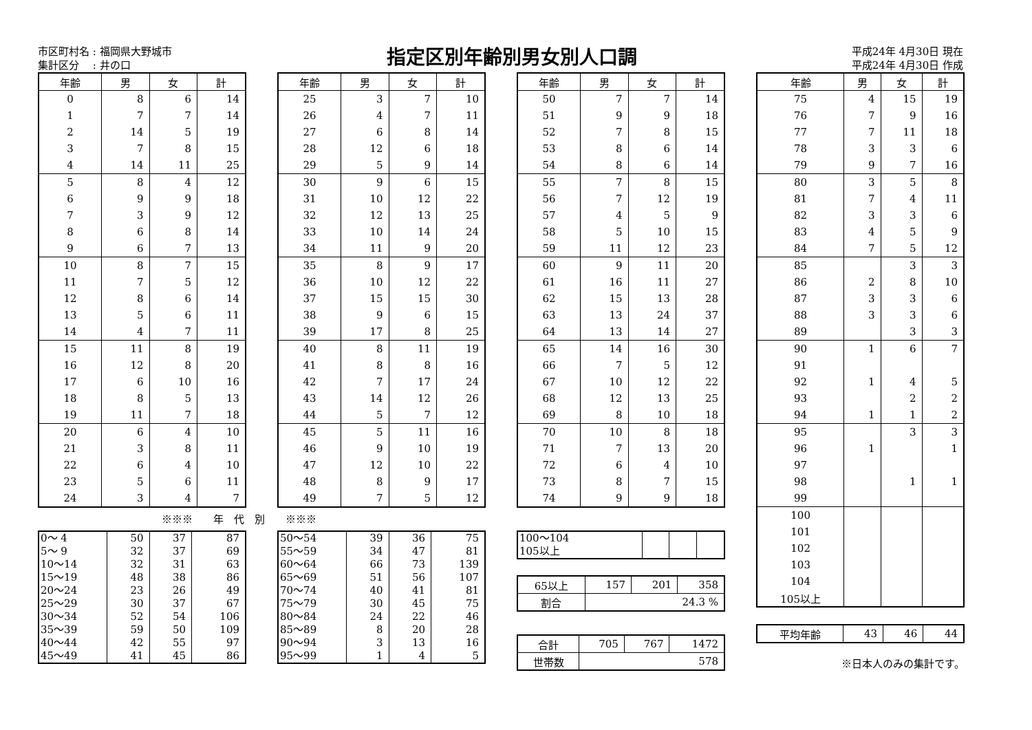市区町村名 : 福岡県大野城市
集計区分　 : 井の口
指定区別年齢別男女別人口調
平成24年 4月30日 現在
平成24年 4月30日 作成
| 年齢 | 男 | 女 | 計 |
| --- | --- | --- | --- |
| 0 | 8 | 6 | 14 |
| 1 | 7 | 7 | 14 |
| 2 | 14 | 5 | 19 |
| 3 | 7 | 8 | 15 |
| 4 | 14 | 11 | 25 |
| 5 | 8 | 4 | 12 |
| 6 | 9 | 9 | 18 |
| 7 | 3 | 9 | 12 |
| 8 | 6 | 8 | 14 |
| 9 | 6 | 7 | 13 |
| 10 | 8 | 7 | 15 |
| 11 | 7 | 5 | 12 |
| 12 | 8 | 6 | 14 |
| 13 | 5 | 6 | 11 |
| 14 | 4 | 7 | 11 |
| 15 | 11 | 8 | 19 |
| 16 | 12 | 8 | 20 |
| 17 | 6 | 10 | 16 |
| 18 | 8 | 5 | 13 |
| 19 | 11 | 7 | 18 |
| 20 | 6 | 4 | 10 |
| 21 | 3 | 8 | 11 |
| 22 | 6 | 4 | 10 |
| 23 | 5 | 6 | 11 |
| 24 | 3 | 4 | 7 |
※※※　　年　代　別　　※※※
| 0～ 4 | 50 | 37 | 87 |
| 5～ 9 | 32 | 37 | 69 |
| 10～14 | 32 | 31 | 63 |
| 15～19 | 48 | 38 | 86 |
| 20～24 | 23 | 26 | 49 |
| 25～29 | 30 | 37 | 67 |
| 30～34 | 52 | 54 | 106 |
| 35～39 | 59 | 50 | 109 |
| 40～44 | 42 | 55 | 97 |
| 45～49 | 41 | 45 | 86 |
| 年齢 | 男 | 女 | 計 |
| --- | --- | --- | --- |
| 25 | 3 | 7 | 10 |
| 26 | 4 | 7 | 11 |
| 27 | 6 | 8 | 14 |
| 28 | 12 | 6 | 18 |
| 29 | 5 | 9 | 14 |
| 30 | 9 | 6 | 15 |
| 31 | 10 | 12 | 22 |
| 32 | 12 | 13 | 25 |
| 33 | 10 | 14 | 24 |
| 34 | 11 | 9 | 20 |
| 35 | 8 | 9 | 17 |
| 36 | 10 | 12 | 22 |
| 37 | 15 | 15 | 30 |
| 38 | 9 | 6 | 15 |
| 39 | 17 | 8 | 25 |
| 40 | 8 | 11 | 19 |
| 41 | 8 | 8 | 16 |
| 42 | 7 | 17 | 24 |
| 43 | 14 | 12 | 26 |
| 44 | 5 | 7 | 12 |
| 45 | 5 | 11 | 16 |
| 46 | 9 | 10 | 19 |
| 47 | 12 | 10 | 22 |
| 48 | 8 | 9 | 17 |
| 49 | 7 | 5 | 12 |
| 50～54 | 39 | 36 | 75 |
| 55～59 | 34 | 47 | 81 |
| 60～64 | 66 | 73 | 139 |
| 65～69 | 51 | 56 | 107 |
| 70～74 | 40 | 41 | 81 |
| 75～79 | 30 | 45 | 75 |
| 80～84 | 24 | 22 | 46 |
| 85～89 | 8 | 20 | 28 |
| 90～94 | 3 | 13 | 16 |
| 95～99 | 1 | 4 | 5 |
| 年齢 | 男 | 女 | 計 |
| --- | --- | --- | --- |
| 50 | 7 | 7 | 14 |
| 51 | 9 | 9 | 18 |
| 52 | 7 | 8 | 15 |
| 53 | 8 | 6 | 14 |
| 54 | 8 | 6 | 14 |
| 55 | 7 | 8 | 15 |
| 56 | 7 | 12 | 19 |
| 57 | 4 | 5 | 9 |
| 58 | 5 | 10 | 15 |
| 59 | 11 | 12 | 23 |
| 60 | 9 | 11 | 20 |
| 61 | 16 | 11 | 27 |
| 62 | 15 | 13 | 28 |
| 63 | 13 | 24 | 37 |
| 64 | 13 | 14 | 27 |
| 65 | 14 | 16 | 30 |
| 66 | 7 | 5 | 12 |
| 67 | 10 | 12 | 22 |
| 68 | 12 | 13 | 25 |
| 69 | 8 | 10 | 18 |
| 70 | 10 | 8 | 18 |
| 71 | 7 | 13 | 20 |
| 72 | 6 | 4 | 10 |
| 73 | 8 | 7 | 15 |
| 74 | 9 | 9 | 18 |
| 100～104 | | | |
| 105以上 | | | |
| 65以上 | 157 | 201 | 358 |
| 割合 | 24.3 % | | |
| 合計 | 705 | 767 | 1472 |
| 世帯数 | 578 | | |
| 年齢 | 男 | 女 | 計 |
| --- | --- | --- | --- |
| 75 | 4 | 15 | 19 |
| 76 | 7 | 9 | 16 |
| 77 | 7 | 11 | 18 |
| 78 | 3 | 3 | 6 |
| 79 | 9 | 7 | 16 |
| 80 | 3 | 5 | 8 |
| 81 | 7 | 4 | 11 |
| 82 | 3 | 3 | 6 |
| 83 | 4 | 5 | 9 |
| 84 | 7 | 5 | 12 |
| 85 | | 3 | 3 |
| 86 | 2 | 8 | 10 |
| 87 | 3 | 3 | 6 |
| 88 | 3 | 3 | 6 |
| 89 | | 3 | 3 |
| 90 | 1 | 6 | 7 |
| 91 | | | |
| 92 | 1 | 4 | 5 |
| 93 | | 2 | 2 |
| 94 | 1 | 1 | 2 |
| 95 | | 3 | 3 |
| 96 | 1 | | 1 |
| 97 | | | |
| 98 | | 1 | 1 |
| 99 | | | |
| 100 | | | |
| 101 | | | |
| 102 | | | |
| 103 | | | |
| 104 | | | |
| 105以上 | | | |
| 平均年齢 | 43 | 46 | 44 |
※日本人のみの集計です。